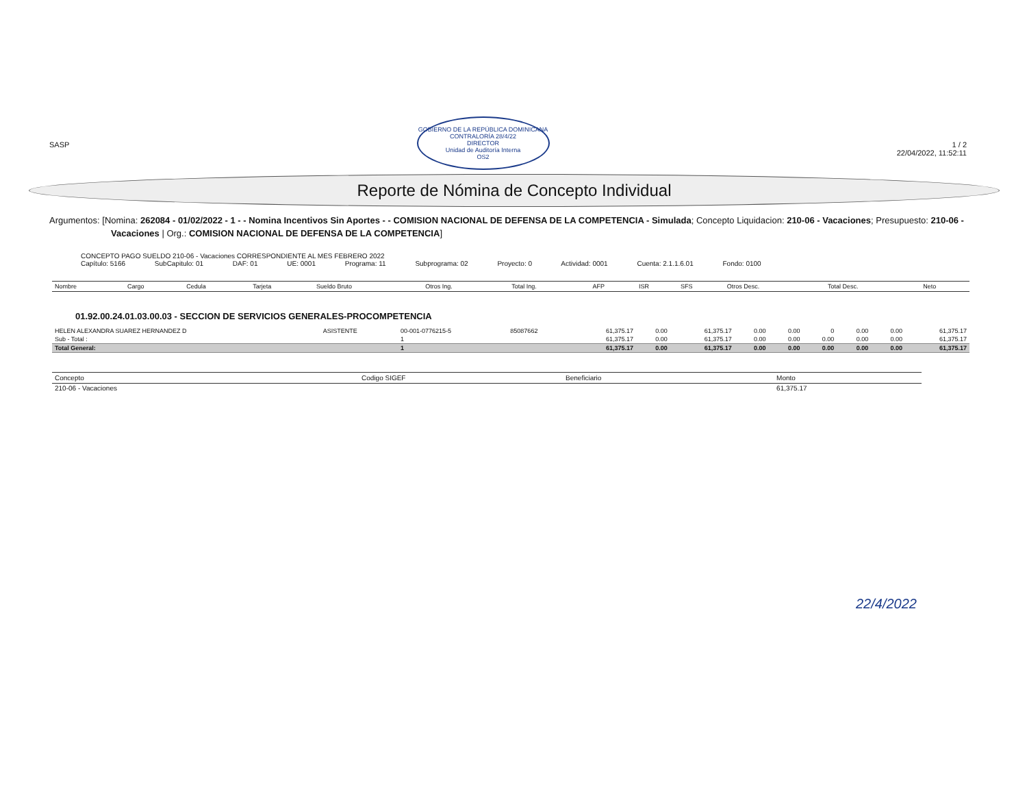SASP
GOBIERNO DE LA REPÚBLICA DOMINICANA
CONTRALORÍA 28/4/22
DIRECTOR
Unidad de Auditoría Interna
OS2
1 / 2
22/04/2022, 11:52:11
Reporte de Nómina de Concepto Individual
Argumentos: [Nomina: 262084 - 01/02/2022 - 1 - - Nomina Incentivos Sin Aportes - - COMISION NACIONAL DE DEFENSA DE LA COMPETENCIA - Simulada; Concepto Liquidacion: 210-06 - Vacaciones; Presupuesto: 210-06 - Vacaciones | Org.: COMISION NACIONAL DE DEFENSA DE LA COMPETENCIA]
CONCEPTO PAGO SUELDO 210-06 - Vacaciones CORRESPONDIENTE AL MES FEBRERO 2022
Capítulo: 5166 SubCapitulo: 01 DAF: 01 UE: 0001 Programa: 11 Subprograma: 02 Proyecto: 0 Actividad: 0001 Cuenta: 2.1.1.6.01 Fondo: 0100
| Nombre | Cargo | Cedula | Tarjeta | Sueldo Bruto | Otros Ing. | Total Ing. | AFP | ISR | SFS | Otros Desc. | Total Desc. | Neto |
| --- | --- | --- | --- | --- | --- | --- | --- | --- | --- | --- | --- | --- |
01.92.00.24.01.03.00.03 - SECCION DE SERVICIOS GENERALES-PROCOMPETENCIA
| HELEN ALEXANDRA SUAREZ HERNANDEZ D | ASISTENTE | 00-001-0776215-5 | 85087662 | 61,375.17 | 0.00 | 61,375.17 | 0.00 | 0.00 | 0 | 0.00 | 0.00 | 61,375.17 |
| Sub - Total : | | 1 | | 61,375.17 | 0.00 | 61,375.17 | 0.00 | 0.00 | 0.00 | 0.00 | 0.00 | 61,375.17 |
| Total General: | | 1 | | 61,375.17 | 0.00 | 61,375.17 | 0.00 | 0.00 | 0.00 | 0.00 | 0.00 | 61,375.17 |
| Concepto | Codigo SIGEF | Beneficiario | Monto |
| --- | --- | --- | --- |
| 210-06 - Vacaciones | | | 61,375.17 |
22/4/2022